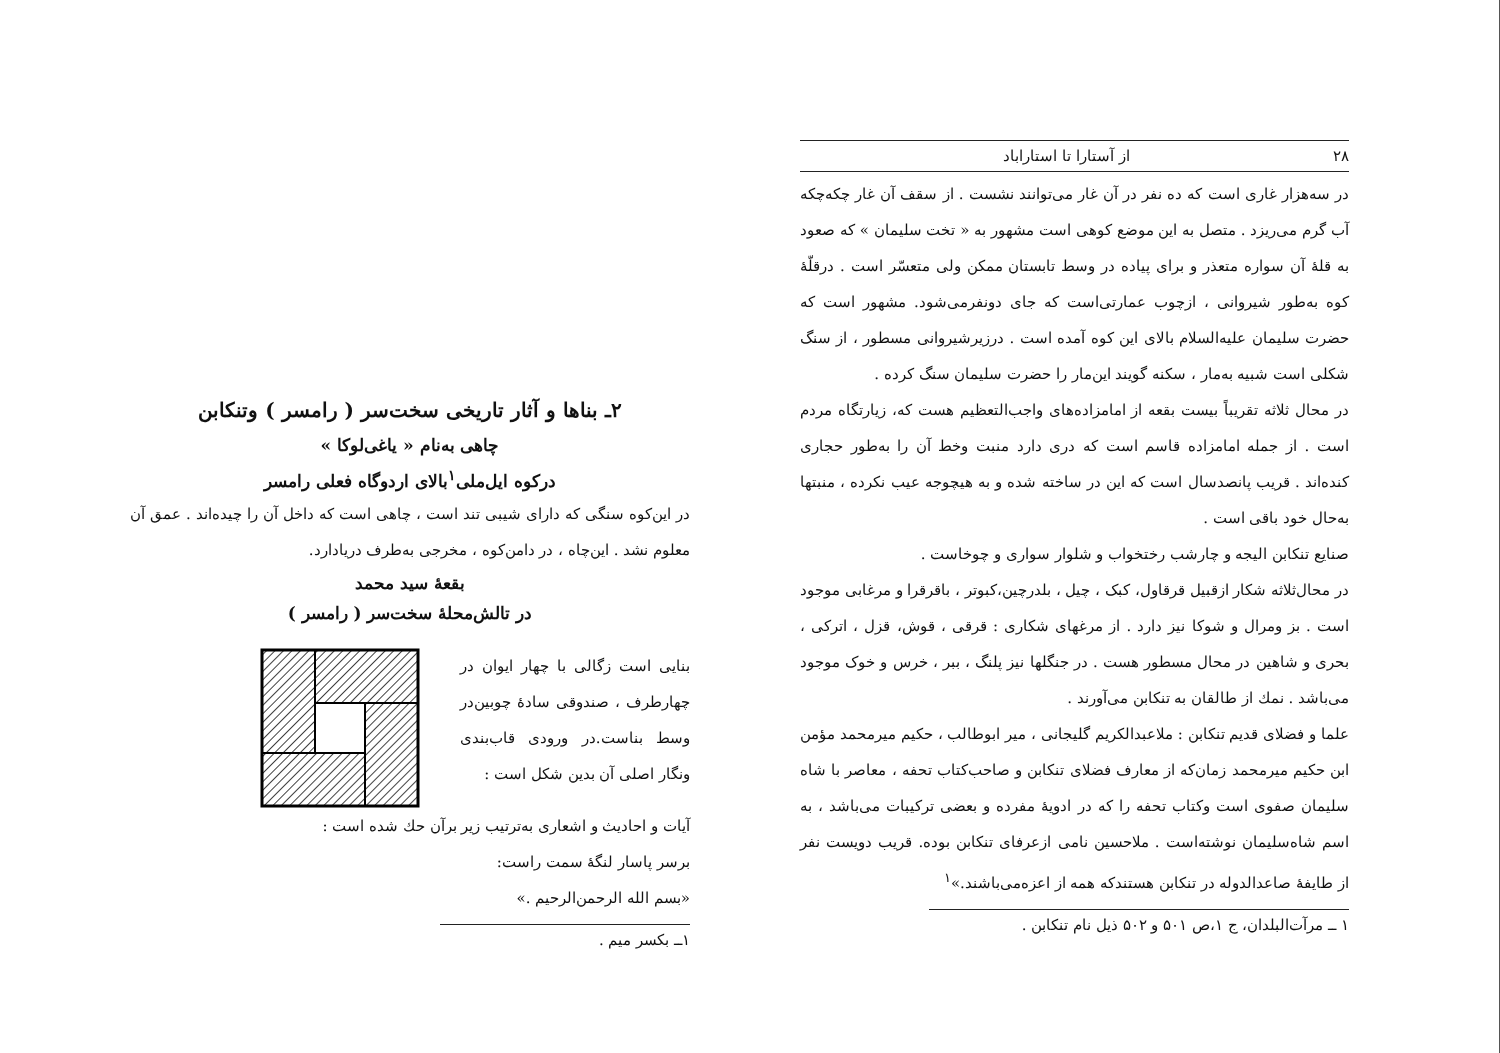۲۸ از آستارا تا استاراباد
در سه‌هزار غاری است که ده نفر در آن غار می‌توانند نشست . از سقف آن غار چکه‌چکه آب گرم می‌ریزد . متصل به این موضع کوهی است مشهور به « تخت سلیمان » که صعود به قلهٔ آن سواره متعذر و برای پیاده در وسط تابستان ممکن ولی متعسّر است . درقلّهٔ کوه به‌طور شیروانی ، ازچوب عمارتی‌است که جای دونفرمی‌شود. مشهور است که حضرت سلیمان علیه‌السلام بالای این کوه آمده است . درزیرشیروانی مسطور ، از سنگ شکلی است شبیه به‌مار ، سکنه گویند این‌مار را حضرت سلیمان سنگ کرده .
در محال ثلاثه تقریباً بیست بقعه از امامزاده‌های واجب‌التعظیم هست که، زیارتگاه مردم است . از جمله امامزاده قاسم است که دری دارد منبت وخط آن را به‌طور حجاری کنده‌اند . قریب پانصدسال است که این در ساخته شده و به هیچوجه عیب نکرده ، منبتها به‌حال خود باقی است .
صنایع تنکابن الیجه و چارشب رختخواب و شلوار سواری و چوخاست .
در محال‌ثلاثه شکار ازقبیل قرقاول، کبک ، چیل ، بلدرچین،کبوتر ، باقرقرا و مرغابی موجود است . بز ومرال و شوکا نیز دارد . از مرغهای شکاری : قرقی ، قوش، قزل ، اترکی ، بحری و شاهین در محال مسطور هست . در جنگلها نیز پلنگ ، ببر ، خرس و خوک موجود می‌باشد . نمك از طالقان به تنکابن می‌آورند .
علما و فضلای قدیم تنکابن : ملاعبدالکریم گلیجانی ، میر ابوطالب ، حکیم میرمحمد مؤمن ابن حکیم میرمحمد زمان‌که از معارف فضلای تنکابن و صاحب‌کتاب تحفه ، معاصر با شاه سلیمان صفوی است وکتاب تحفه را که در ادویهٔ مفرده و بعضی ترکیبات می‌باشد ، به اسم شاه‌سلیمان نوشته‌است . ملاحسین نامی ازعرفای تنکابن بوده. قریب دویست نفر از طایفهٔ صاعدالدوله در تنکابن هستندکه همه از اعزه‌می‌باشند.»<sup>۱</sup>
۱ ــ مرآت‌البلدان، ج ۱،ص ۵۰۱ و ۵۰۲ ذیل نام تنکابن .
۲ـ بناها و آثار تاریخی سخت‌سر ( رامسر ) وتنکابن
چاهی به‌نام « یاغی‌لوکا »
درکوه ایل‌ملی<sup>۱</sup>بالای اردوگاه فعلی رامسر
در این‌کوه سنگی که دارای شیبی تند است ، چاهی است که داخل آن را چیده‌اند . عمق آن معلوم نشد . این‌چاه ، در دامن‌کوه ، مخرجی به‌طرف دریادارد.
بقعهٔ سید محمد
در تالش‌محلهٔ سخت‌سر ( رامسر )
بنایی است زگالی با چهار ایوان در چهارطرف ، صندوقی سادهٔ چوبین‌در وسط بناست.در ورودی قاب‌بندی ونگار اصلی آن بدین شکل است :
آیات و احادیث و اشعاری به‌ترتیب زیر برآن حك شده است :
برسر پاسار لنگهٔ سمت راست:
«بسم الله الرحمن‌الرحیم .»
۱ــ بکسر میم .